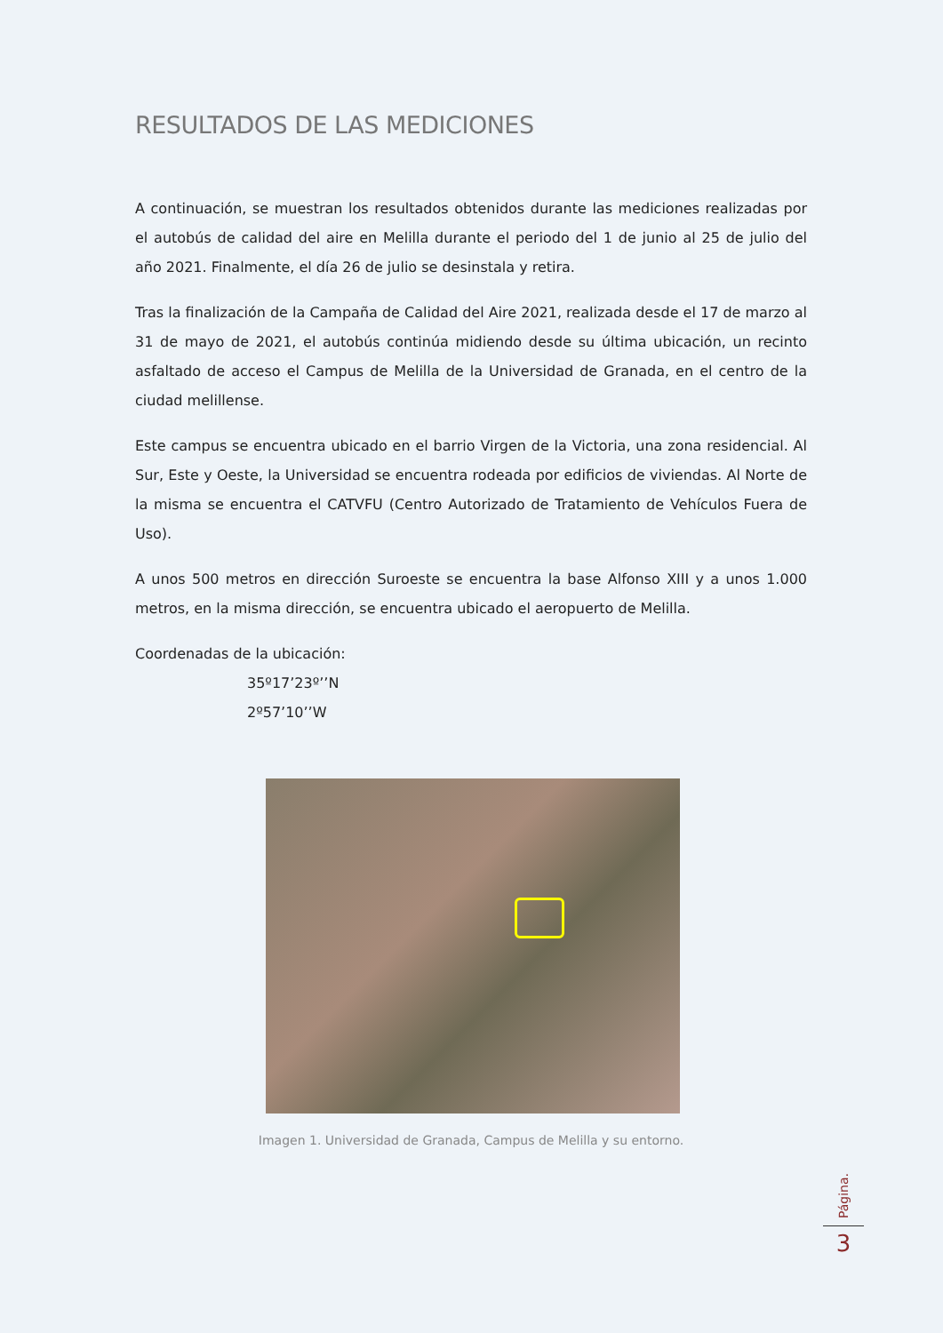RESULTADOS DE LAS MEDICIONES
A continuación, se muestran los resultados obtenidos durante las mediciones realizadas por el autobús de calidad del aire en Melilla durante el periodo del 1 de junio al 25 de julio del año 2021. Finalmente, el día 26 de julio se desinstala y retira.
Tras la finalización de la Campaña de Calidad del Aire 2021, realizada desde el 17 de marzo al 31 de mayo de 2021, el autobús continúa midiendo desde su última ubicación, un recinto asfaltado de acceso el Campus de Melilla de la Universidad de Granada, en el centro de la ciudad melillense.
Este campus se encuentra ubicado en el barrio Virgen de la Victoria, una zona residencial. Al Sur, Este y Oeste, la Universidad se encuentra rodeada por edificios de viviendas. Al Norte de la misma se encuentra el CATVFU (Centro Autorizado de Tratamiento de Vehículos Fuera de Uso).
A unos 500 metros en dirección Suroeste se encuentra la base Alfonso XIII y a unos 1.000 metros, en la misma dirección, se encuentra ubicado el aeropuerto de Melilla.
Coordenadas de la ubicación:
35º17’23º’’N
2º57’10’’W
Imagen 1. Universidad de Granada, Campus de Melilla y su entorno.
Página.
3